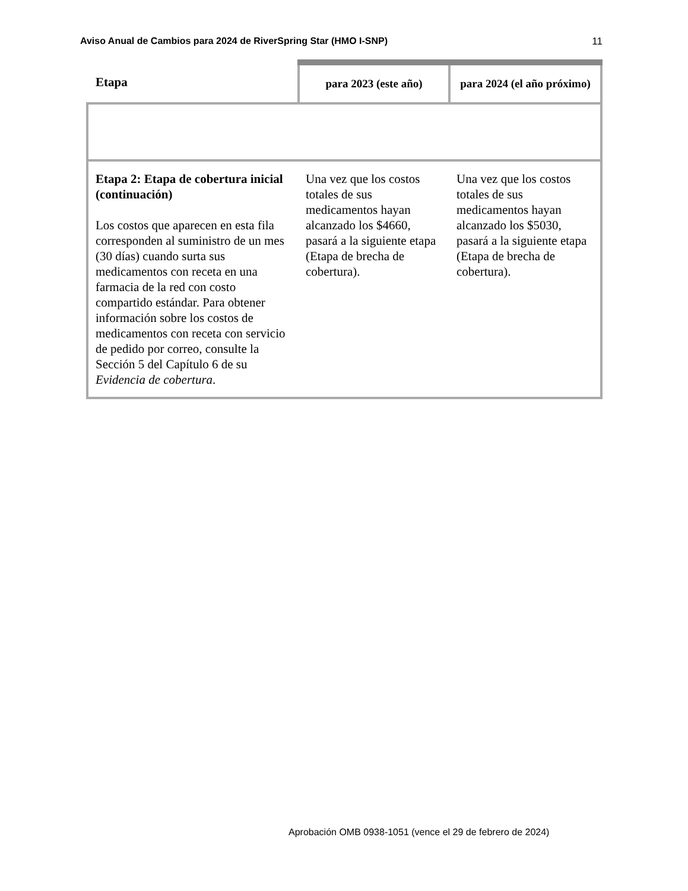Aviso Anual de Cambios para 2024 de RiverSpring Star (HMO I-SNP) 11
| Etapa | para 2023 (este año) | para 2024 (el año próximo) |
| --- | --- | --- |
| Etapa 2: Etapa de cobertura inicial (continuación) Los costos que aparecen en esta fila corresponden al suministro de un mes (30 días) cuando surta sus medicamentos con receta en una farmacia de la red con costo compartido estándar. Para obtener información sobre los costos de medicamentos con receta con servicio de pedido por correo, consulte la Sección 5 del Capítulo 6 de su Evidencia de cobertura . | Una vez que los costos totales de sus medicamentos hayan alcanzado los $4660, pasará a la siguiente etapa (Etapa de brecha de cobertura). | Una vez que los costos totales de sus medicamentos hayan alcanzado los $5030, pasará a la siguiente etapa (Etapa de brecha de cobertura). |
Aprobación OMB 0938-1051 (vence el 29 de febrero de 2024)